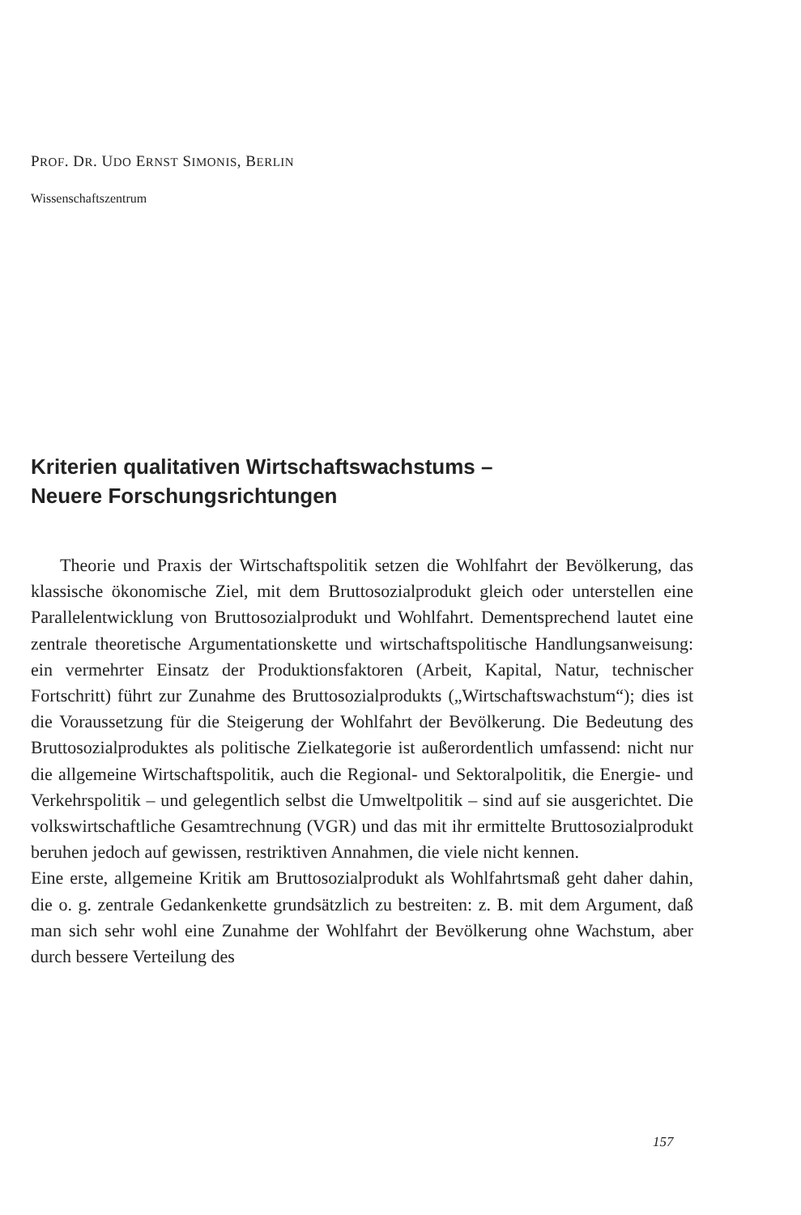PROF. DR. UDO ERNST SIMONIS, BERLIN
Wissenschaftszentrum
Kriterien qualitativen Wirtschaftswachstums –
Neuere Forschungsrichtungen
Theorie und Praxis der Wirtschaftspolitik setzen die Wohlfahrt der Bevölkerung, das klassische ökonomische Ziel, mit dem Bruttosozialprodukt gleich oder unterstellen eine Parallelentwicklung von Bruttosozialprodukt und Wohlfahrt. Dementsprechend lautet eine zentrale theoretische Argumentationskette und wirtschaftspolitische Handlungsanweisung: ein vermehrter Einsatz der Produktionsfaktoren (Arbeit, Kapital, Natur, technischer Fortschritt) führt zur Zunahme des Bruttosozialprodukts („Wirtschaftswachstum“); dies ist die Voraussetzung für die Steigerung der Wohlfahrt der Bevölkerung. Die Bedeutung des Bruttosozialproduktes als politische Zielkategorie ist außerordentlich umfassend: nicht nur die allgemeine Wirtschaftspolitik, auch die Regional- und Sektoralpolitik, die Energie- und Verkehrspolitik – und gelegentlich selbst die Umweltpolitik – sind auf sie ausgerichtet. Die volkswirtschaftliche Gesamtrechnung (VGR) und das mit ihr ermittelte Bruttosozialprodukt beruhen jedoch auf gewissen, restriktiven Annahmen, die viele nicht kennen.
Eine erste, allgemeine Kritik am Bruttosozialprodukt als Wohlfahrtsmaß geht daher dahin, die o. g. zentrale Gedankenkette grundsätzlich zu bestreiten: z. B. mit dem Argument, daß man sich sehr wohl eine Zunahme der Wohlfahrt der Bevölkerung ohne Wachstum, aber durch bessere Verteilung des
157